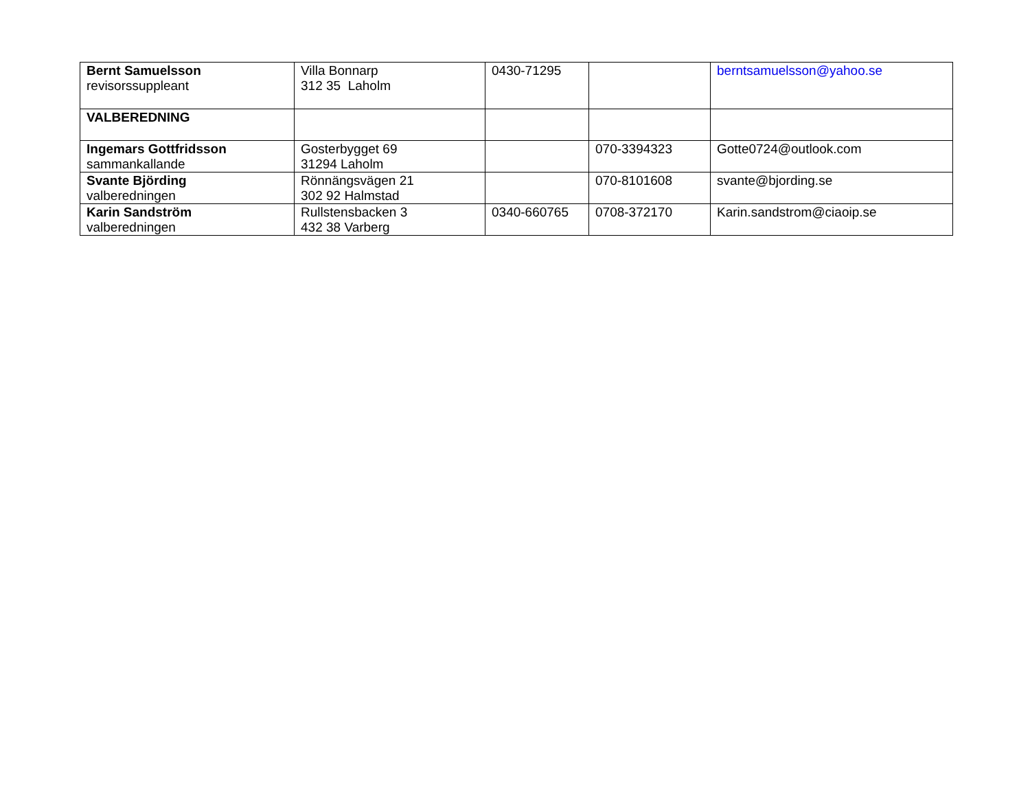| Bernt Samuelsson revisorssuppleant | Villa Bonnarp 312 35 Laholm | 0430-71295 | | berntsamuelsson@yahoo.se |
| VALBEREDNING | | | | |
| Ingemars Gottfridsson sammankallande | Gosterbygget 69 31294 Laholm | | 070-3394323 | Gotte0724@outlook.com |
| Svante Björding valberedningen | Rönnängsvägen 21 302 92 Halmstad | | 070-8101608 | svante@bjording.se |
| Karin Sandström valberedningen | Rullstensbacken 3 432 38 Varberg | 0340-660765 | 0708-372170 | Karin.sandstrom@ciaoip.se |